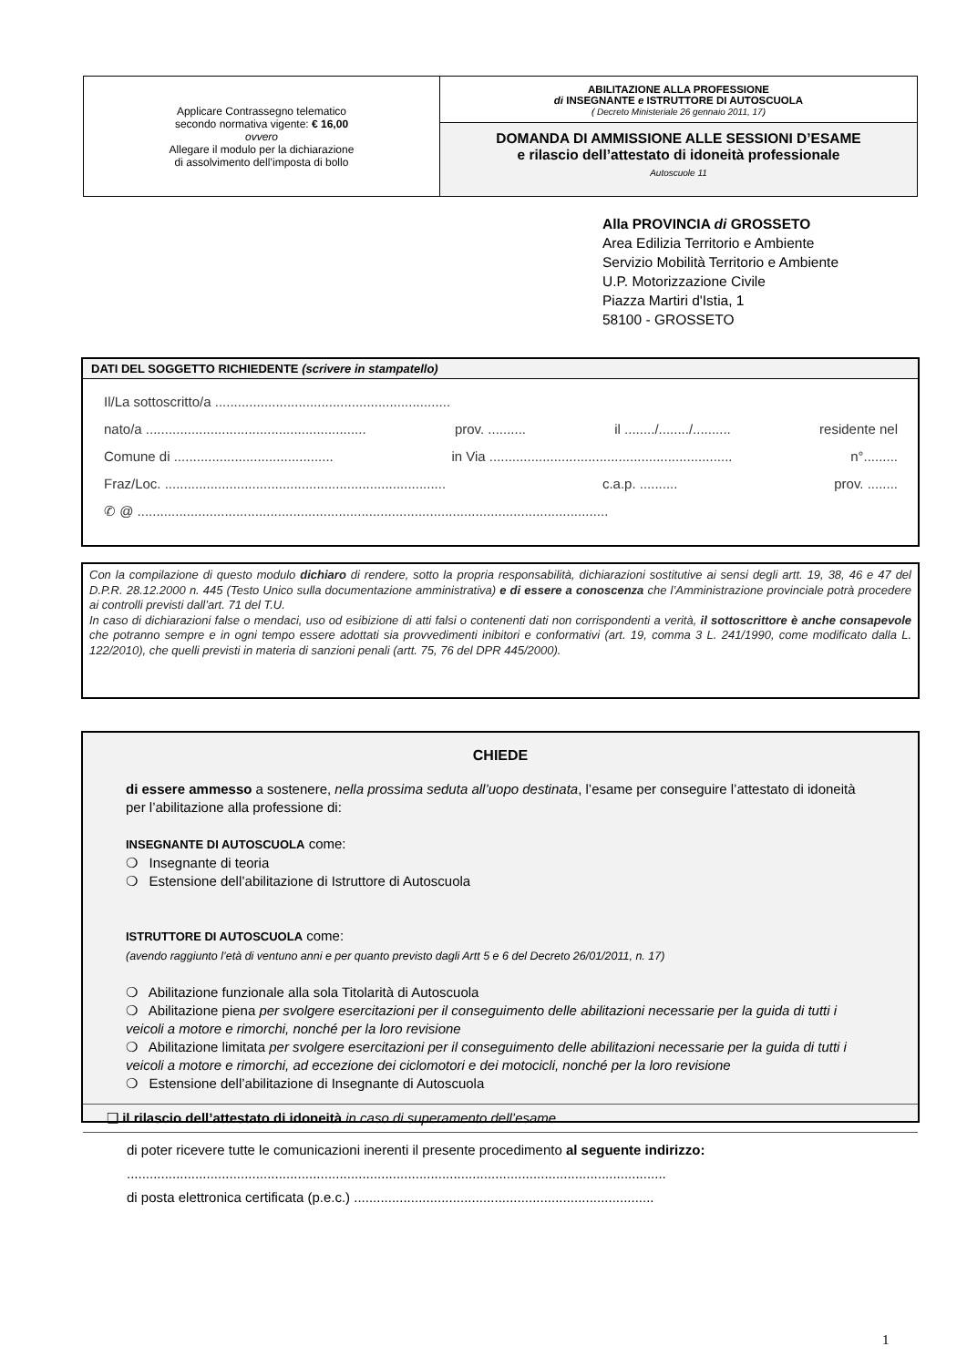Applicare Contrassegno telematico
secondo normativa vigente: € 16,00
ovvero
Allegare il modulo per la dichiarazione
di assolvimento dell’imposta di bollo
ABILITAZIONE ALLA PROFESSIONE
di INSEGNANTE e ISTRUTTORE DI AUTOSCUOLA
( Decreto Ministeriale 26 gennaio 2011, 17)
DOMANDA DI AMMISSIONE ALLE SESSIONI D’ESAME
e rilascio dell’attestato di idoneità professionale
Autoscuole 11
Alla PROVINCIA di GROSSETO
Area Edilizia Territorio e Ambiente
Servizio Mobilità Territorio e Ambiente
U.P. Motorizzazione Civile
Piazza Martiri d'Istia, 1
58100 - GROSSETO
DATI DEL SOGGETTO RICHIEDENTE (scrivere in stampatello)
Il/La sottoscritto/a ..............................................................
nato/a .......................................................... prov. .......... il ......../......../.......... residente nel
Comune di .......................................... in Via ................................................................ n°.........
Fraz/Loc. .......................................................................... c.a.p. .......... prov. ........
✆ @ ............................................................................................................................
Con la compilazione di questo modulo dichiaro di rendere, sotto la propria responsabilità, dichiarazioni sostitutive ai sensi degli artt. 19, 38, 46 e 47 del D.P.R. 28.12.2000 n. 445 (Testo Unico sulla documentazione amministrativa) e di essere a conoscenza che l’Amministrazione provinciale potrà procedere ai controlli previsti dall’art. 71 del T.U.
In caso di dichiarazioni false o mendaci, uso od esibizione di atti falsi o contenenti dati non corrispondenti a verità, il sottoscrittore è anche consapevole che potranno sempre e in ogni tempo essere adottati sia provvedimenti inibitori e conformativi (art. 19, comma 3 L. 241/1990, come modificato dalla L. 122/2010), che quelli previsti in materia di sanzioni penali (artt. 75, 76 del DPR 445/2000).
CHIEDE
di essere ammesso a sostenere, nella prossima seduta all’uopo destinata, l’esame per conseguire l’attestato di idoneità per l’abilitazione alla professione di:
INSEGNANTE DI AUTOSCUOLA come:
❍ Insegnante di teoria
❍ Estensione dell’abilitazione di Istruttore di Autoscuola
ISTRUTTORE DI AUTOSCUOLA come:
(avendo raggiunto l’età di ventuno anni e per quanto previsto dagli Artt 5 e 6 del Decreto 26/01/2011, n. 17)
❍ Abilitazione funzionale alla sola Titolarità di Autoscuola
❍ Abilitazione piena per svolgere esercitazioni per il conseguimento delle abilitazioni necessarie per la guida di tutti i veicoli a motore e rimorchi, nonché per la loro revisione
❍ Abilitazione limitata per svolgere esercitazioni per il conseguimento delle abilitazioni necessarie per la guida di tutti i veicoli a motore e rimorchi, ad eccezione dei ciclomotori e dei motocicli, nonché per la loro revisione
❍ Estensione dell’abilitazione di Insegnante di Autoscuola
❑ il rilascio dell’attestato di idoneità in caso di superamento dell’esame
di poter ricevere tutte le comunicazioni inerenti il presente procedimento al seguente indirizzo:
..............................................................................................................................................
di posta elettronica certificata (p.e.c.) ...............................................................................
1